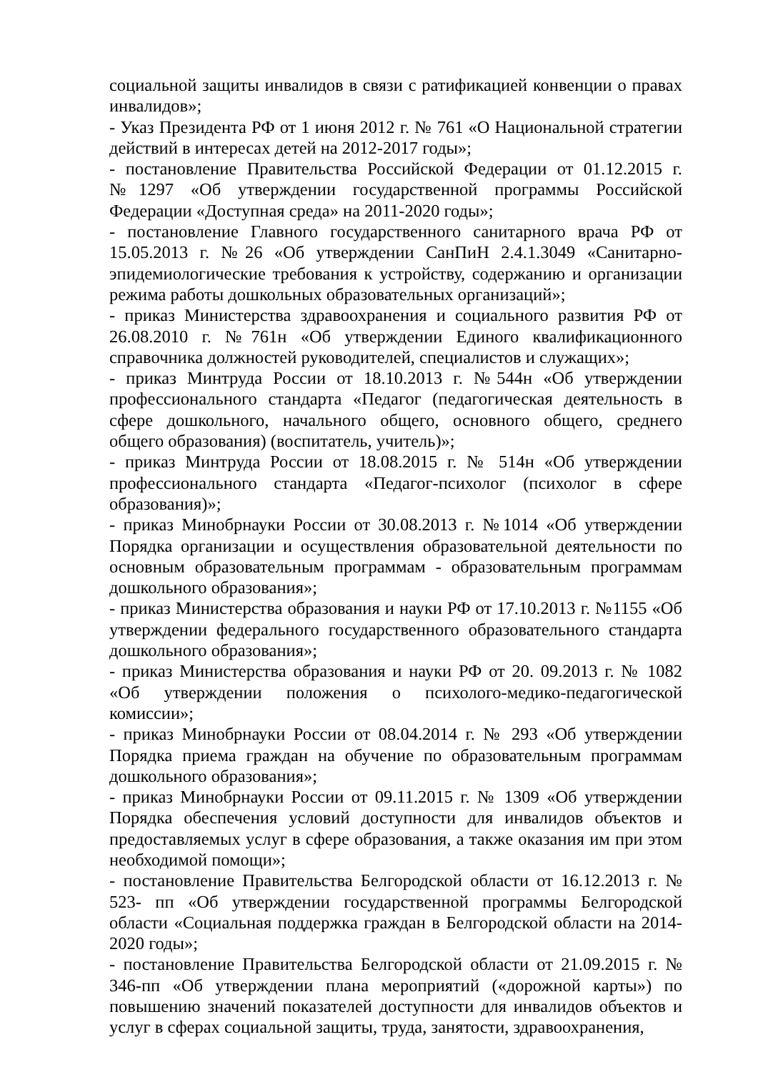социальной защиты инвалидов в связи с ратификацией конвенции о правах инвалидов»;
- Указ Президента РФ от 1 июня 2012 г. № 761 «О Национальной стратегии действий в интересах детей на 2012-2017 годы»;
- постановление Правительства Российской Федерации от 01.12.2015 г. №1297 «Об утверждении государственной программы Российской Федерации «Доступная среда» на 2011-2020 годы»;
- постановление Главного государственного санитарного врача РФ от 15.05.2013 г. №26 «Об утверждении СанПиН 2.4.1.3049 «Санитарно-эпидемиологические требования к устройству, содержанию и организации режима работы дошкольных образовательных организаций»;
- приказ Министерства здравоохранения и социального развития РФ от 26.08.2010 г. №761н «Об утверждении Единого квалификационного справочника должностей руководителей, специалистов и служащих»;
- приказ Минтруда России от 18.10.2013 г. №544н «Об утверждении профессионального стандарта «Педагог (педагогическая деятельность в сфере дошкольного, начального общего, основного общего, среднего общего образования) (воспитатель, учитель)»;
- приказ Минтруда России от 18.08.2015 г. № 514н «Об утверждении профессионального стандарта «Педагог-психолог (психолог в сфере образования)»;
- приказ Минобрнауки России от 30.08.2013 г. №1014 «Об утверждении Порядка организации и осуществления образовательной деятельности по основным образовательным программам - образовательным программам дошкольного образования»;
- приказ Министерства образования и науки РФ от 17.10.2013 г. №1155 «Об утверждении федерального государственного образовательного стандарта дошкольного образования»;
- приказ Министерства образования и науки РФ от 20. 09.2013 г. № 1082 «Об утверждении положения о психолого-медико-педагогической комиссии»;
- приказ Минобрнауки России от 08.04.2014 г. № 293 «Об утверждении Порядка приема граждан на обучение по образовательным программам дошкольного образования»;
- приказ Минобрнауки России от 09.11.2015 г. № 1309 «Об утверждении Порядка обеспечения условий доступности для инвалидов объектов и предоставляемых услуг в сфере образования, а также оказания им при этом необходимой помощи»;
- постановление Правительства Белгородской области от 16.12.2013 г. № 523- пп «Об утверждении государственной программы Белгородской области «Социальная поддержка граждан в Белгородской области на 2014-2020 годы»;
- постановление Правительства Белгородской области от 21.09.2015 г. № 346-пп «Об утверждении плана мероприятий («дорожной карты») по повышению значений показателей доступности для инвалидов объектов и услуг в сферах социальной защиты, труда, занятости, здравоохранения,